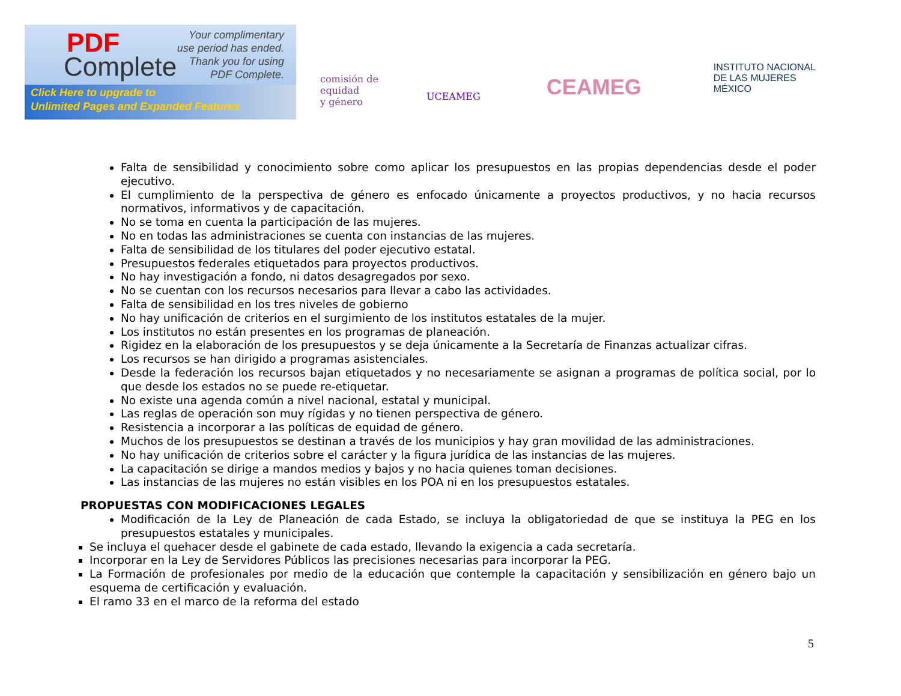PDF
Complete
Your complimentary
use period has ended.
Thank you for using
PDF Complete.
Click Here to upgrade to
Unlimited Pages and Expanded Features
comisión de
equidad
y género
UCEAMEG
CEAMEG
INSTITUTO NACIONAL
DE LAS MUJERES
MÉXICO
Falta de sensibilidad y conocimiento sobre como aplicar los presupuestos en las propias dependencias desde el poder ejecutivo.
El cumplimiento de la perspectiva de género es enfocado únicamente a proyectos productivos, y no hacia recursos normativos, informativos y de capacitación.
No se toma en cuenta la participación de las mujeres.
No en todas las administraciones se cuenta con instancias de las mujeres.
Falta de sensibilidad de los titulares del poder ejecutivo estatal.
Presupuestos federales etiquetados para proyectos productivos.
No hay investigación a fondo, ni datos desagregados por sexo.
No se cuentan con los recursos necesarios para llevar a cabo las actividades.
Falta de sensibilidad en los tres niveles de gobierno
No hay unificación de criterios en el surgimiento de los institutos estatales de la mujer.
Los institutos no están presentes en los programas de planeación.
Rigidez en la elaboración de los presupuestos y se deja únicamente a la Secretaría de Finanzas actualizar cifras.
Los recursos se han dirigido a programas asistenciales.
Desde la federación los recursos bajan etiquetados y no necesariamente se asignan a programas de política social, por lo que desde los estados no se puede re-etiquetar.
No existe una agenda común a nivel nacional, estatal y municipal.
Las reglas de operación son muy rígidas y no tienen perspectiva de género.
Resistencia a incorporar a las políticas de equidad de género.
Muchos de los presupuestos se destinan a través de los municipios y hay gran movilidad de las administraciones.
No hay unificación de criterios sobre el carácter y la figura jurídica de las instancias de las mujeres.
La capacitación se dirige a mandos medios y bajos y no hacia quienes toman decisiones.
Las instancias de las mujeres no están visibles en los POA ni en los presupuestos estatales.
PROPUESTAS CON MODIFICACIONES LEGALES
Modificación de la Ley de Planeación de cada Estado, se incluya la obligatoriedad de que se instituya la PEG en los presupuestos estatales y municipales.
Se incluya el quehacer desde el gabinete de cada estado, llevando la exigencia a cada secretaría.
Incorporar en la Ley de Servidores Públicos las precisiones necesarias para incorporar la PEG.
La Formación de profesionales por medio de la educación que contemple la capacitación y sensibilización en género bajo un esquema de certificación y evaluación.
El ramo 33 en el marco de la reforma del estado
5